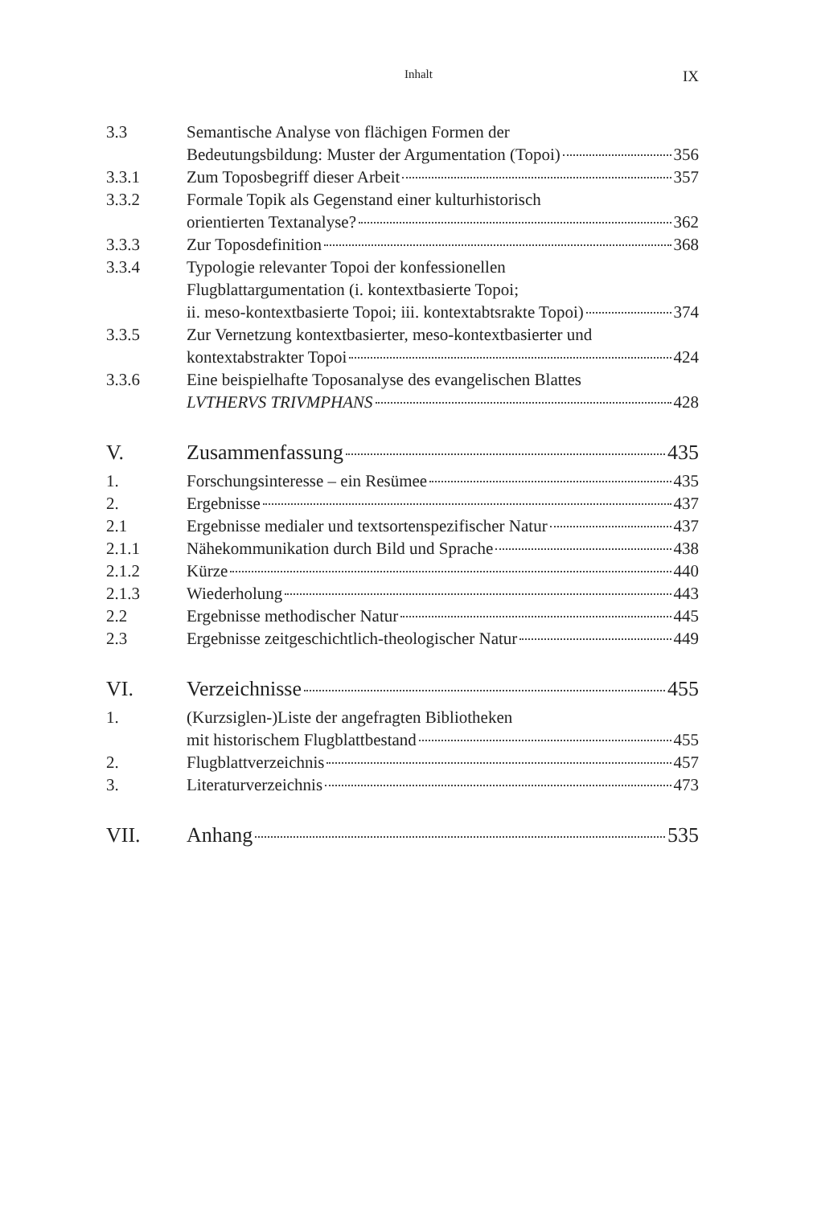Inhalt IX
3.3 Semantische Analyse von flächigen Formen der
Bedeutungsbildung: Muster der Argumentation (Topoi) 356
3.3.1 Zum Toposbegriff dieser Arbeit 357
3.3.2 Formale Topik als Gegenstand einer kulturhistorisch
orientierten Textanalyse? 362
3.3.3 Zur Toposdefinition 368
3.3.4 Typologie relevanter Topoi der konfessionellen
Flugblattargumentation (i. kontextbasierte Topoi;
ii. meso-kontextbasierte Topoi; iii. kontextabtsrakte Topoi) 374
3.3.5 Zur Vernetzung kontextbasierter, meso-kontextbasierter und
kontextabstrakter Topoi 424
3.3.6 Eine beispielhafte Toposanalyse des evangelischen Blattes
LVTHERVS TRIVMPHANS 428
V. Zusammenfassung 435
1. Forschungsinteresse – ein Resümee 435
2. Ergebnisse 437
2.1 Ergebnisse medialer und textsortenspezifischer Natur 437
2.1.1 Nähekommunikation durch Bild und Sprache 438
2.1.2 Kürze 440
2.1.3 Wiederholung 443
2.2 Ergebnisse methodischer Natur 445
2.3 Ergebnisse zeitgeschichtlich-theologischer Natur 449
VI. Verzeichnisse 455
1. (Kurzsiglen-)Liste der angefragten Bibliotheken
mit historischem Flugblattbestand 455
2. Flugblattverzeichnis 457
3. Literaturverzeichnis 473
VII. Anhang 535